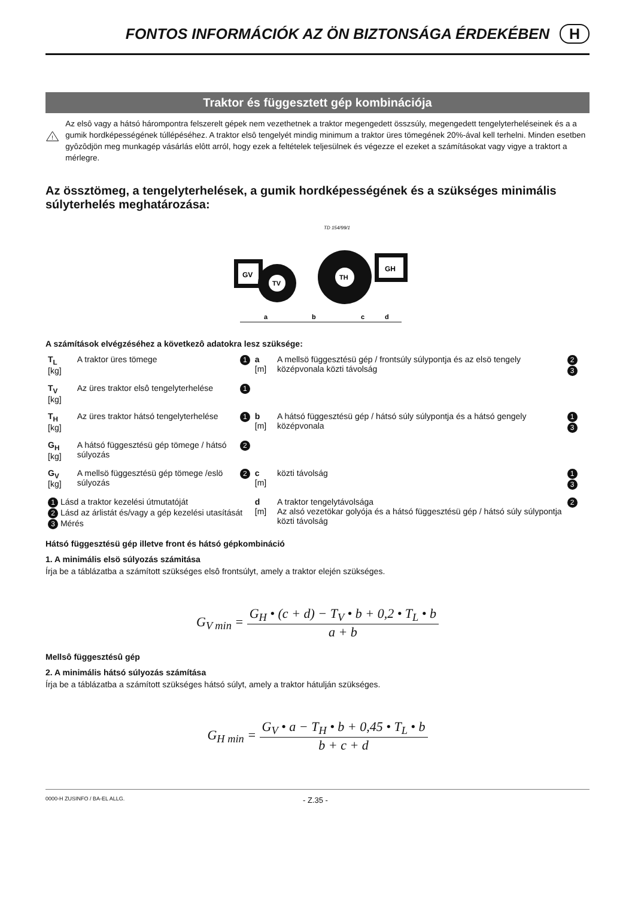FONTOS INFORMÁCIÓK AZ ÖN BIZTONSÁGA ÉRDEKÉBEN H
Traktor és függesztett gép kombinációja
!
Az elsô vagy a hátsó hárompontra felszerelt gépek nem vezethetnek a traktor megengedett összsúly, megengedett tengelyterheléseinek és a a gumik hordképességének túllépéséhez. A traktor elsô tengelyét mindig minimum a traktor üres tömegének 20%-ával kell terhelni. Minden esetben gyôzôdjön meg munkagép vásárlás elôtt arról, hogy ezek a feltételek teljesülnek és végezze el ezeket a számításokat vagy vigye a traktort a mérlegre.
Az össztömeg, a tengelyterhelések, a gumik hordképességének és a szükséges minimális súlyterhelés meghatározása:
TD 154/99/1
GV
TV
TH
GH
a
b
c
d
A számítások elvégzéséhez a következô adatokra lesz szüksége:
| T<sub>L</sub> [kg] | A traktor üres tömege | 1 | a [m] | A mellsö függesztésü gép / frontsúly súlypontja és az elsö tengely középvonala közti távolság | 2 3 |
| T<sub>V</sub> [kg] | Az üres traktor elsô tengelyterhelése | 1 | | | |
| T<sub>H</sub> [kg] | Az üres traktor hátsó tengelyterhelése | 1 | b [m] | A hátsó függesztésü gép / hátsó súly súlypontja és a hátsó gengely középvonala | 1 3 |
| G<sub>H</sub> [kg] | A hátsó függesztésü gép tömege / hátsó súlyozás | 2 | | | |
| G<sub>V</sub> [kg] | A mellsö függesztésü gép tömege /eslö súlyozás | 2 | c [m] | közti távolság | 1 3 |
| 1 Lásd a traktor kezelési útmutatóját 2 Lásd az árlistát és/vagy a gép kezelési utasítását 3 Mérés | | | d [m] | A traktor tengelytávolsága Az alsó vezetökar golyója és a hátsó függesztésü gép / hátsó súly súlypontja közti távolság | 2 |
Hátsó függesztésü gép illetve front és hátsó gépkombináció
1. A minimális elsö súlyozás számitása
Írja be a táblázatba a számított szükséges elsô frontsúlyt, amely a traktor elején szükséges.
G<sub>V min</sub> = G<sub>H</sub> • (c + d) − T<sub>V</sub> • b + 0,2 • T<sub>L</sub> • b a + b
Mellsô függesztésû gép
2. A minimális hátsó súlyozás számítása
Írja be a táblázatba a számított szükséges hátsó súlyt, amely a traktor hátulján szükséges.
G<sub>H min</sub> = G<sub>V</sub> • a − T<sub>H</sub> • b + 0,45 • T<sub>L</sub> • b b + c + d
0000-H ZUSINFO / BA-EL ALLG. - Z.35 -